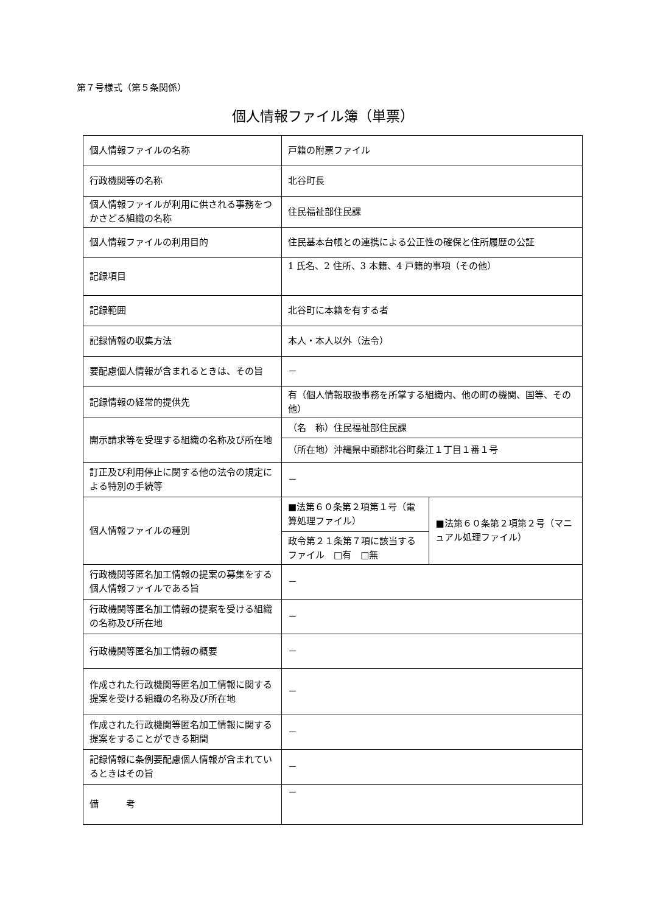第７号様式（第５条関係）
個人情報ファイル簿（単票）
| 個人情報ファイルの名称 | 戸籍の附票ファイル | |
| 行政機関等の名称 | 北谷町長 | |
| 個人情報ファイルが利用に供される事務をつかさどる組織の名称 | 住民福祉部住民課 | |
| 個人情報ファイルの利用目的 | 住民基本台帳との連携による公正性の確保と住所履歴の公証 | |
| 記録項目 | 1 氏名、2 住所、3 本籍、4 戸籍的事項（その他） | |
| 記録範囲 | 北谷町に本籍を有する者 | |
| 記録情報の収集方法 | 本人・本人以外（法令） | |
| 要配慮個人情報が含まれるときは、その旨 | － | |
| 記録情報の経常的提供先 | 有（個人情報取扱事務を所掌する組織内、他の町の機関、国等、その他） | |
| 開示請求等を受理する組織の名称及び所在地 | （名 称）住民福祉部住民課 | |
| | （所在地）沖縄県中頭郡北谷町桑江１丁目１番１号 | |
| 訂正及び利用停止に関する他の法令の規定による特別の手続等 | － | |
| 個人情報ファイルの種別 | ■法第６０条第２項第１号（電算処理ファイル） | ■法第６０条第２項第２号（マニュアル処理ファイル） |
| | 政令第２１条第７項に該当するファイル □有 □無 | |
| 行政機関等匿名加工情報の提案の募集をする個人情報ファイルである旨 | － | |
| 行政機関等匿名加工情報の提案を受ける組織の名称及び所在地 | － | |
| 行政機関等匿名加工情報の概要 | － | |
| 作成された行政機関等匿名加工情報に関する提案を受ける組織の名称及び所在地 | － | |
| 作成された行政機関等匿名加工情報に関する提案をすることができる期間 | － | |
| 記録情報に条例要配慮個人情報が含まれているときはその旨 | － | |
| 備 考 | － | |